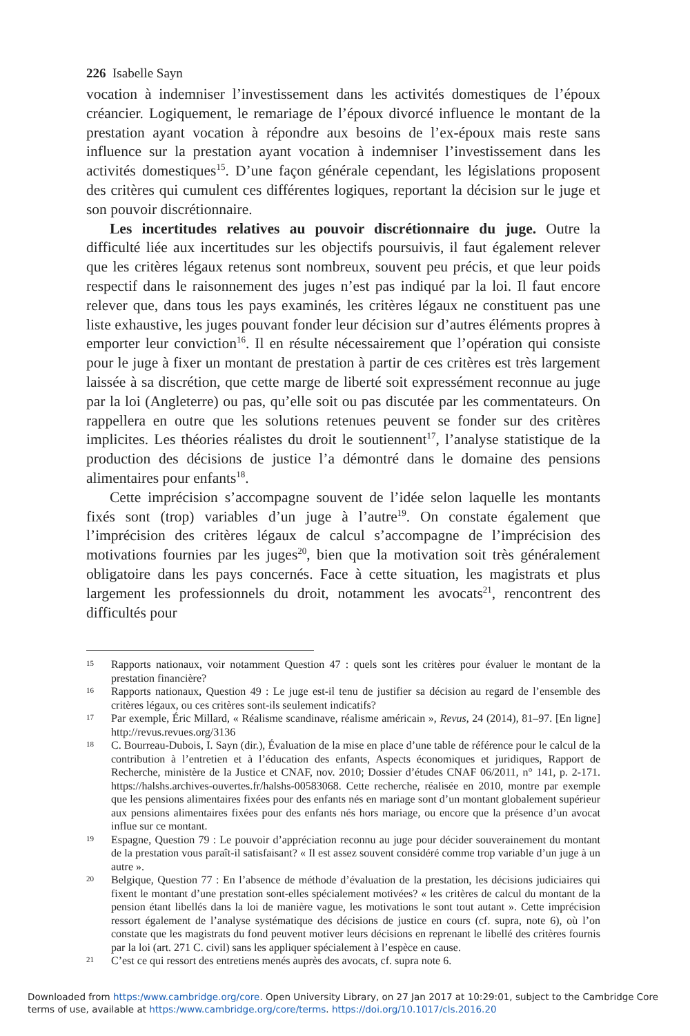226 Isabelle Sayn
vocation à indemniser l’investissement dans les activités domestiques de l’époux créancier. Logiquement, le remariage de l’époux divorcé influence le montant de la prestation ayant vocation à répondre aux besoins de l’ex-époux mais reste sans influence sur la prestation ayant vocation à indemniser l’investissement dans les activités domestiques<sup>15</sup>. D’une façon générale cependant, les législations proposent des critères qui cumulent ces différentes logiques, reportant la décision sur le juge et son pouvoir discrétionnaire.
Les incertitudes relatives au pouvoir discrétionnaire du juge. Outre la difficulté liée aux incertitudes sur les objectifs poursuivis, il faut également relever que les critères légaux retenus sont nombreux, souvent peu précis, et que leur poids respectif dans le raisonnement des juges n’est pas indiqué par la loi. Il faut encore relever que, dans tous les pays examinés, les critères légaux ne constituent pas une liste exhaustive, les juges pouvant fonder leur décision sur d’autres éléments propres à emporter leur conviction<sup>16</sup>. Il en résulte nécessairement que l’opération qui consiste pour le juge à fixer un montant de prestation à partir de ces critères est très largement laissée à sa discrétion, que cette marge de liberté soit expressément reconnue au juge par la loi (Angleterre) ou pas, qu’elle soit ou pas discutée par les commentateurs. On rappellera en outre que les solutions retenues peuvent se fonder sur des critères implicites. Les théories réalistes du droit le soutiennent<sup>17</sup>, l’analyse statistique de la production des décisions de justice l’a démontré dans le domaine des pensions alimentaires pour enfants<sup>18</sup>.
Cette imprécision s’accompagne souvent de l’idée selon laquelle les montants fixés sont (trop) variables d’un juge à l’autre<sup>19</sup>. On constate également que l’imprécision des critères légaux de calcul s’accompagne de l’imprécision des motivations fournies par les juges<sup>20</sup>, bien que la motivation soit très généralement obligatoire dans les pays concernés. Face à cette situation, les magistrats et plus largement les professionnels du droit, notamment les avocats<sup>21</sup>, rencontrent des difficultés pour
15 Rapports nationaux, voir notamment Question 47 : quels sont les critères pour évaluer le montant de la prestation financière?
16 Rapports nationaux, Question 49 : Le juge est-il tenu de justifier sa décision au regard de l’ensemble des critères légaux, ou ces critères sont-ils seulement indicatifs?
17 Par exemple, Éric Millard, « Réalisme scandinave, réalisme américain », Revus, 24 (2014), 81–97. [En ligne] http://revus.revues.org/3136
18 C. Bourreau-Dubois, I. Sayn (dir.), Évaluation de la mise en place d’une table de référence pour le calcul de la contribution à l’entretien et à l’éducation des enfants, Aspects économiques et juridiques, Rapport de Recherche, ministère de la Justice et CNAF, nov. 2010; Dossier d’études CNAF 06/2011, n° 141, p. 2-171. https://halshs.archives-ouvertes.fr/halshs-00583068. Cette recherche, réalisée en 2010, montre par exemple que les pensions alimentaires fixées pour des enfants nés en mariage sont d’un montant globalement supérieur aux pensions alimentaires fixées pour des enfants nés hors mariage, ou encore que la présence d’un avocat influe sur ce montant.
19 Espagne, Question 79 : Le pouvoir d’appréciation reconnu au juge pour décider souverainement du montant de la prestation vous paraît-il satisfaisant? « Il est assez souvent considéré comme trop variable d’un juge à un autre ».
20 Belgique, Question 77 : En l’absence de méthode d’évaluation de la prestation, les décisions judiciaires qui fixent le montant d’une prestation sont-elles spécialement motivées? « les critères de calcul du montant de la pension étant libellés dans la loi de manière vague, les motivations le sont tout autant ». Cette imprécision ressort également de l’analyse systématique des décisions de justice en cours (cf. supra, note 6), où l’on constate que les magistrats du fond peuvent motiver leurs décisions en reprenant le libellé des critères fournis par la loi (art. 271 C. civil) sans les appliquer spécialement à l’espèce en cause.
21 C’est ce qui ressort des entretiens menés auprès des avocats, cf. supra note 6.
Downloaded from https:/www.cambridge.org/core. Open University Library, on 27 Jan 2017 at 10:29:01, subject to the Cambridge Core terms of use, available at https:/www.cambridge.org/core/terms. https://doi.org/10.1017/cls.2016.20